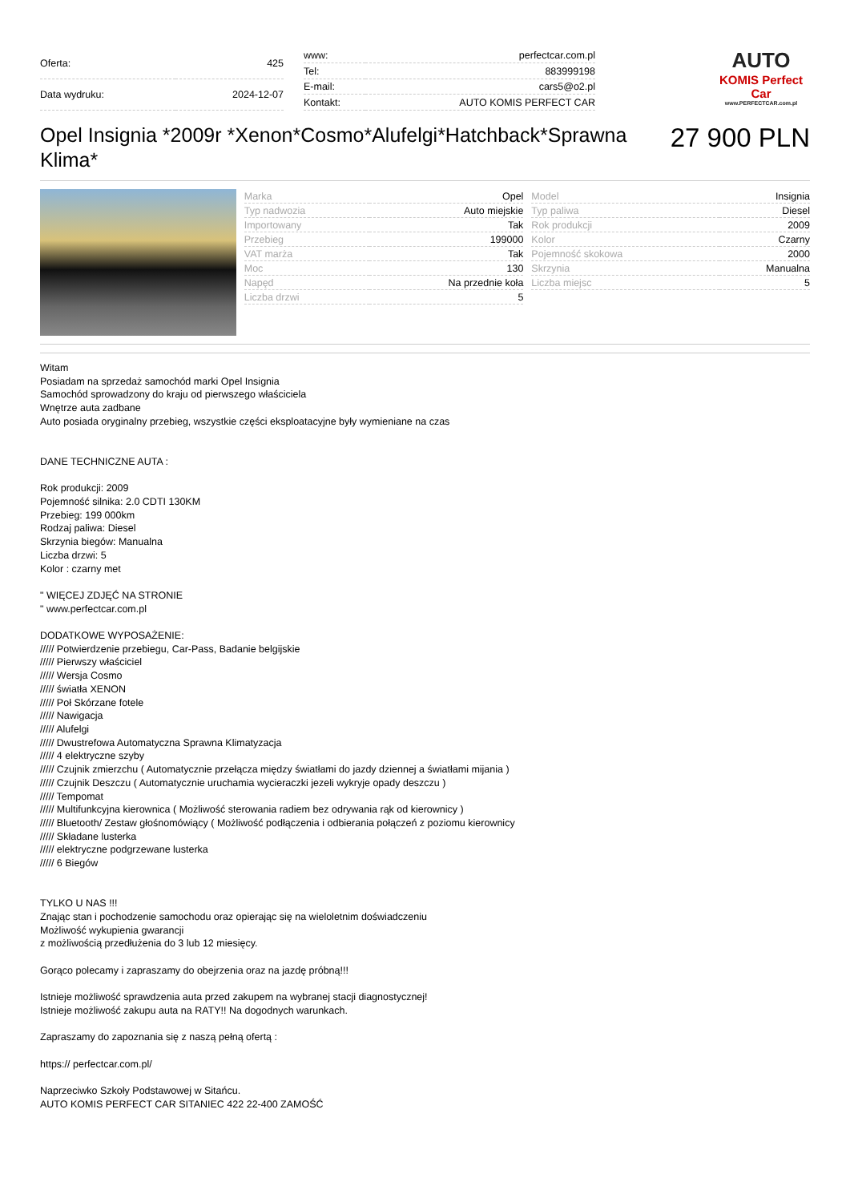| Oferta: | 425 |
| Data wydruku: | 2024-12-07 |
| www: | perfectcar.com.pl |
| Tel: | 883999198 |
| E-mail: | cars5@o2.pl |
| Kontakt: | AUTO KOMIS PERFECT CAR |
AUTO
KOMIS Perfect Car
www.PERFECTCAR.com.pl
Opel Insignia *2009r *Xenon*Cosmo*Alufelgi*Hatchback*Sprawna Klima*
27 900 PLN
| Marka | Opel |
| Typ nadwozia | Auto miejskie |
| Importowany | Tak |
| Przebieg | 199000 |
| VAT marża | Tak |
| Moc | 130 |
| Napęd | Na przednie koła |
| Liczba drzwi | 5 |
| Model | Insignia |
| Typ paliwa | Diesel |
| Rok produkcji | 2009 |
| Kolor | Czarny |
| Pojemność skokowa | 2000 |
| Skrzynia | Manualna |
| Liczba miejsc | 5 |
Witam
Posiadam na sprzedaż samochód marki Opel Insignia
Samochód sprowadzony do kraju od pierwszego właściciela
Wnętrze auta zadbane
Auto posiada oryginalny przebieg, wszystkie części eksploatacyjne były wymieniane na czas
DANE TECHNICZNE AUTA :
Rok produkcji: 2009
Pojemność silnika: 2.0 CDTI 130KM
Przebieg: 199 000km
Rodzaj paliwa: Diesel
Skrzynia biegów: Manualna
Liczba drzwi: 5
Kolor : czarny met
" WIĘCEJ ZDJĘĆ NA STRONIE
" www.perfectcar.com.pl
DODATKOWE WYPOSAŻENIE:
///// Potwierdzenie przebiegu, Car-Pass, Badanie belgijskie
///// Pierwszy właściciel
///// Wersja Cosmo
///// światła XENON
///// Poł Skórzane fotele
///// Nawigacja
///// Alufelgi
///// Dwustrefowa Automatyczna Sprawna Klimatyzacja
///// 4 elektryczne szyby
///// Czujnik zmierzchu ( Automatycznie przełącza między światłami do jazdy dziennej a światłami mijania )
///// Czujnik Deszczu ( Automatycznie uruchamia wycieraczki jezeli wykryje opady deszczu )
///// Tempomat
///// Multifunkcyjna kierownica ( Możliwość sterowania radiem bez odrywania rąk od kierownicy )
///// Bluetooth/ Zestaw głośnomówiący ( Możliwość podłączenia i odbierania połączeń z poziomu kierownicy
///// Składane lusterka
///// elektryczne podgrzewane lusterka
///// 6 Biegów
TYLKO U NAS !!!
Znając stan i pochodzenie samochodu oraz opierając się na wieloletnim doświadczeniu
Możliwość wykupienia gwarancji
z możliwością przedłużenia do 3 lub 12 miesięcy.
Gorąco polecamy i zapraszamy do obejrzenia oraz na jazdę próbną!!!
Istnieje możliwość sprawdzenia auta przed zakupem na wybranej stacji diagnostycznej!
Istnieje możliwość zakupu auta na RATY!! Na dogodnych warunkach.
Zapraszamy do zapoznania się z naszą pełną ofertą :
https:// perfectcar.com.pl/
Naprzeciwko Szkoły Podstawowej w Sitańcu.
AUTO KOMIS PERFECT CAR SITANIEC 422 22-400 ZAMOŚĆ